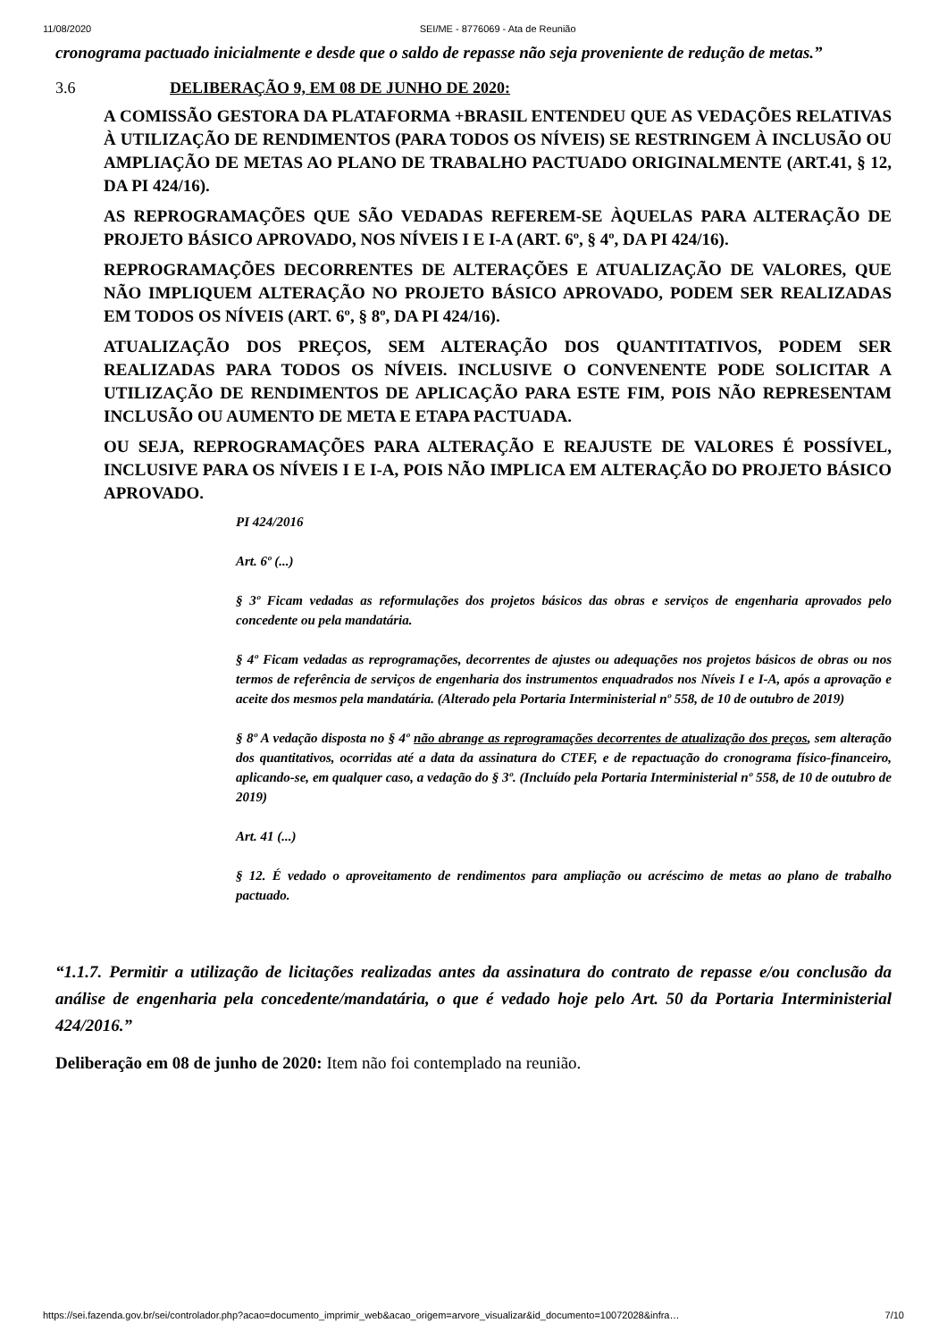11/08/2020 SEI/ME - 8776069 - Ata de Reunião
cronograma pactuado inicialmente e desde que o saldo de repasse não seja proveniente de redução de metas.”
3.6 DELIBERAÇÃO 9, EM 08 DE JUNHO DE 2020:
A COMISSÃO GESTORA DA PLATAFORMA +BRASIL ENTENDEU QUE AS VEDAÇÕES RELATIVAS À UTILIZAÇÃO DE RENDIMENTOS (PARA TODOS OS NÍVEIS) SE RESTRINGEM À INCLUSÃO OU AMPLIAÇÃO DE METAS AO PLANO DE TRABALHO PACTUADO ORIGINALMENTE (ART.41, § 12, DA PI 424/16).
AS REPROGRAMAÇÕES QUE SÃO VEDADAS REFEREM-SE ÀQUELAS PARA ALTERAÇÃO DE PROJETO BÁSICO APROVADO, NOS NÍVEIS I E I-A (ART. 6º, § 4º, DA PI 424/16).
REPROGRAMAÇÕES DECORRENTES DE ALTERAÇÕES E ATUALIZAÇÃO DE VALORES, QUE NÃO IMPLIQUEM ALTERAÇÃO NO PROJETO BÁSICO APROVADO, PODEM SER REALIZADAS EM TODOS OS NÍVEIS (ART. 6º, § 8º, DA PI 424/16).
ATUALIZAÇÃO DOS PREÇOS, SEM ALTERAÇÃO DOS QUANTITATIVOS, PODEM SER REALIZADAS PARA TODOS OS NÍVEIS. INCLUSIVE O CONVENENTE PODE SOLICITAR A UTILIZAÇÃO DE RENDIMENTOS DE APLICAÇÃO PARA ESTE FIM, POIS NÃO REPRESENTAM INCLUSÃO OU AUMENTO DE META E ETAPA PACTUADA.
OU SEJA, REPROGRAMAÇÕES PARA ALTERAÇÃO E REAJUSTE DE VALORES É POSSÍVEL, INCLUSIVE PARA OS NÍVEIS I E I-A, POIS NÃO IMPLICA EM ALTERAÇÃO DO PROJETO BÁSICO APROVADO.
PI 424/2016
Art. 6º (...)
§ 3º Ficam vedadas as reformulações dos projetos básicos das obras e serviços de engenharia aprovados pelo concedente ou pela mandatária.
§ 4º Ficam vedadas as reprogramações, decorrentes de ajustes ou adequações nos projetos básicos de obras ou nos termos de referência de serviços de engenharia dos instrumentos enquadrados nos Níveis I e I-A, após a aprovação e aceite dos mesmos pela mandatária. (Alterado pela Portaria Interministerial nº 558, de 10 de outubro de 2019)
§ 8º A vedação disposta no § 4º não abrange as reprogramações decorrentes de atualização dos preços, sem alteração dos quantitativos, ocorridas até a data da assinatura do CTEF, e de repactuação do cronograma físico-financeiro, aplicando-se, em qualquer caso, a vedação do § 3º. (Incluído pela Portaria Interministerial nº 558, de 10 de outubro de 2019)
Art. 41 (...)
§ 12. É vedado o aproveitamento de rendimentos para ampliação ou acréscimo de metas ao plano de trabalho pactuado.
“1.1.7. Permitir a utilização de licitações realizadas antes da assinatura do contrato de repasse e/ou conclusão da análise de engenharia pela concedente/mandatária, o que é vedado hoje pelo Art. 50 da Portaria Interministerial 424/2016.”
Deliberação em 08 de junho de 2020: Item não foi contemplado na reunião.
https://sei.fazenda.gov.br/sei/controlador.php?acao=documento_imprimir_web&acao_origem=arvore_visualizar&id_documento=10072028&infra… 7/10